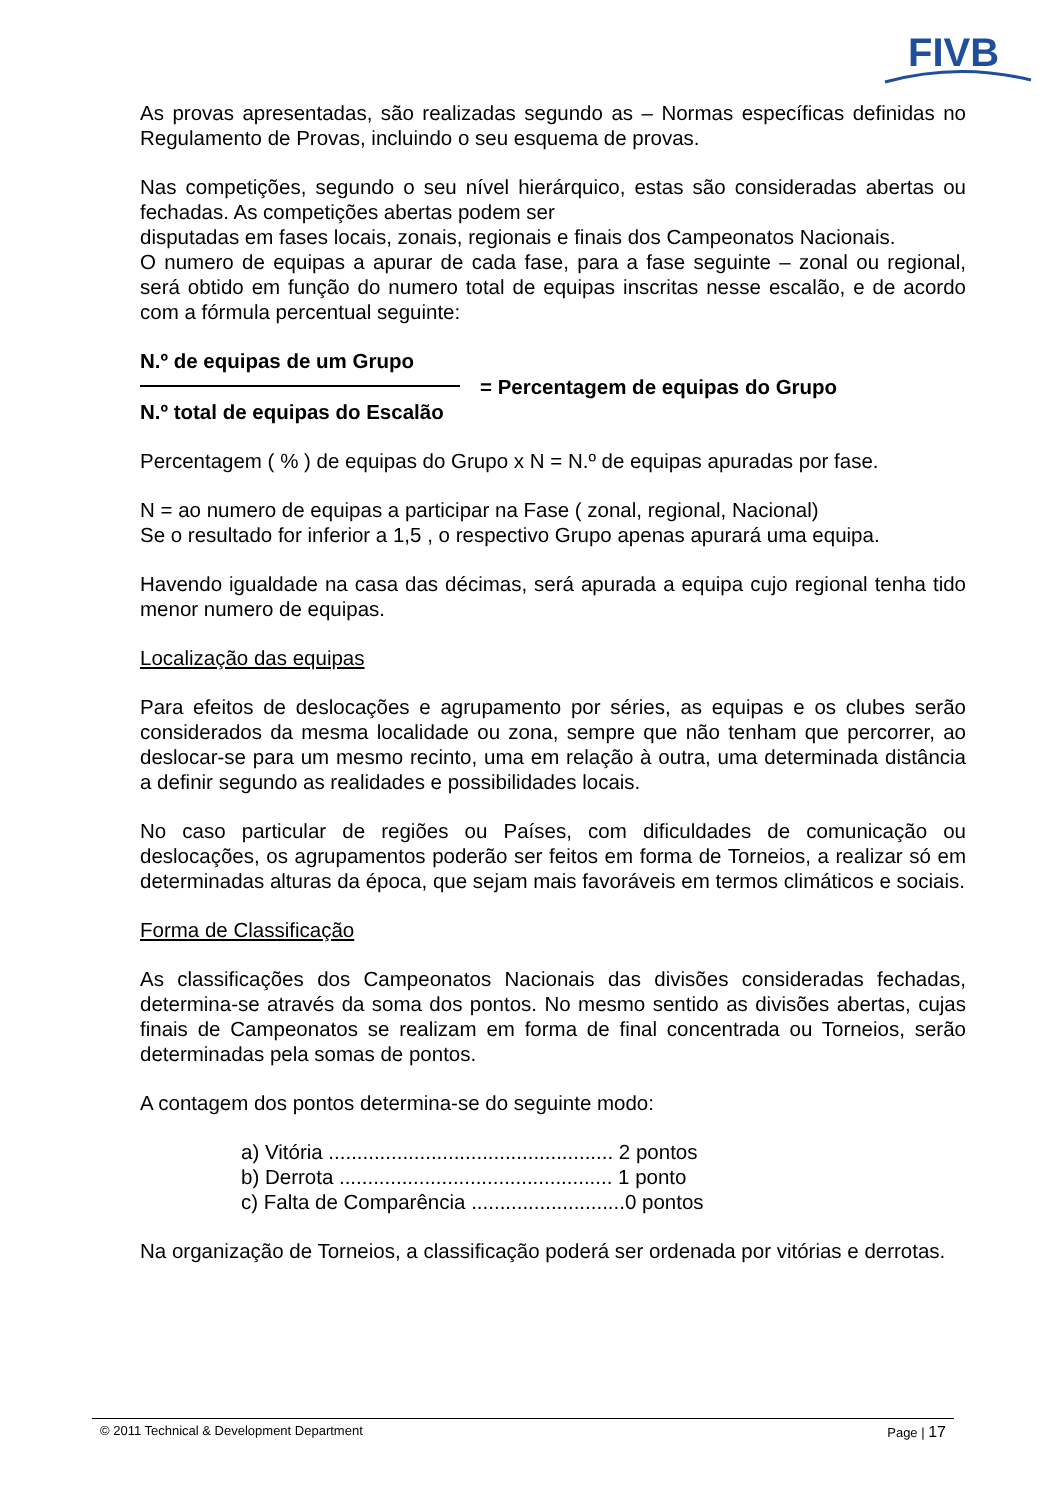FIVB
As provas apresentadas, são realizadas segundo as – Normas específicas definidas no Regulamento de Provas, incluindo o seu esquema de provas.
Nas competições, segundo o seu nível hierárquico, estas são consideradas abertas ou fechadas. As competições abertas podem ser
disputadas em fases locais, zonais, regionais e finais dos Campeonatos Nacionais.
O numero de equipas a apurar de cada fase, para a fase seguinte – zonal ou regional, será obtido em função do numero total de equipas inscritas nesse escalão, e de acordo com a fórmula percentual seguinte:
N.º de equipas de um Grupo
N.º total de equipas do Escalão
= Percentagem de equipas do Grupo
Percentagem ( % ) de equipas do Grupo x N = N.º de equipas apuradas por fase.
N = ao numero de equipas a participar na Fase ( zonal, regional, Nacional)
Se o resultado for inferior a 1,5 , o respectivo Grupo apenas apurará uma equipa.
Havendo igualdade na casa das décimas, será apurada a equipa cujo regional tenha tido menor numero de equipas.
Localização das equipas
Para efeitos de deslocações e agrupamento por séries, as equipas e os clubes serão considerados da mesma localidade ou zona, sempre que não tenham que percorrer, ao deslocar-se para um mesmo recinto, uma em relação à outra, uma determinada distância a definir segundo as realidades e possibilidades locais.
No caso particular de regiões ou Países, com dificuldades de comunicação ou deslocações, os agrupamentos poderão ser feitos em forma de Torneios, a realizar só em determinadas alturas da época, que sejam mais favoráveis em termos climáticos e sociais.
Forma de Classificação
As classificações dos Campeonatos Nacionais das divisões consideradas fechadas, determina-se através da soma dos pontos. No mesmo sentido as divisões abertas, cujas finais de Campeonatos se realizam em forma de final concentrada ou Torneios, serão determinadas pela somas de pontos.
A contagem dos pontos determina-se do seguinte modo:
a) Vitória .................................................. 2 pontos
b) Derrota ................................................ 1 ponto
c) Falta de Comparência ...........................0 pontos
Na organização de Torneios, a classificação poderá ser ordenada por vitórias e derrotas.
© 2011 Technical & Development Department Page | 17